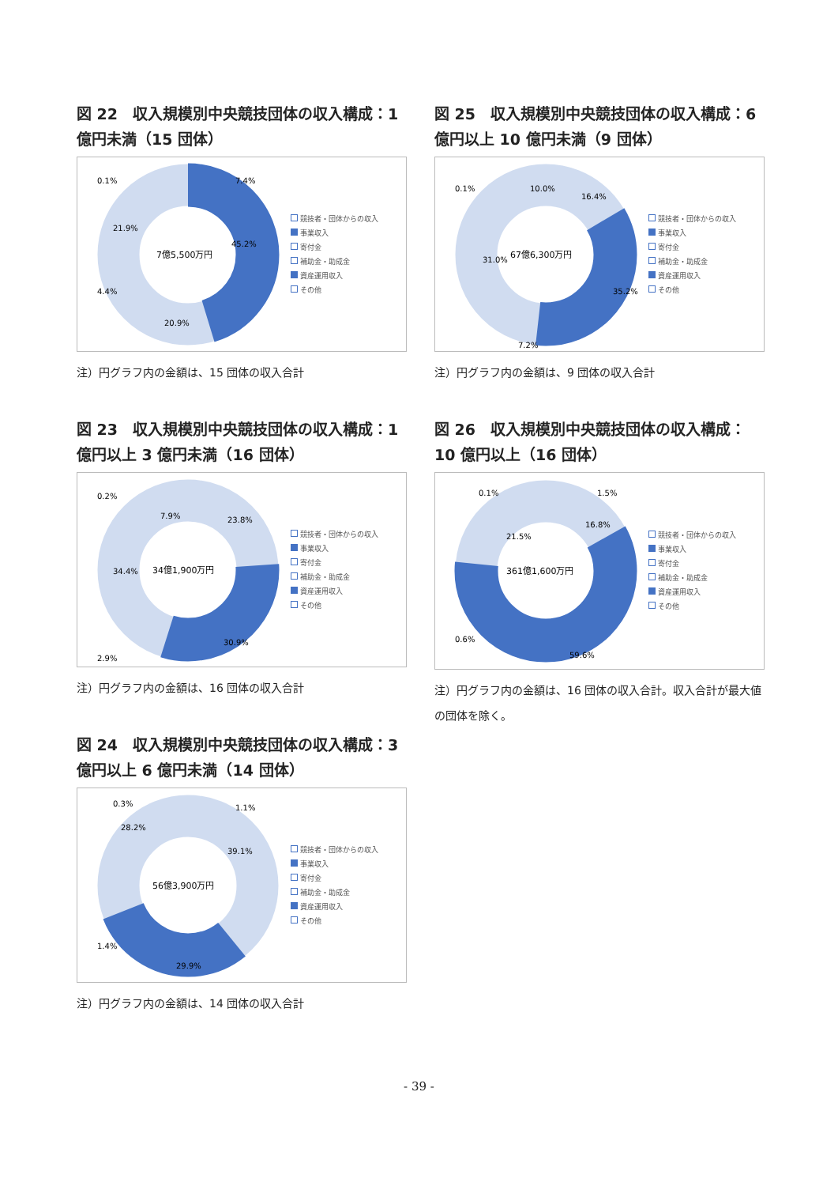図 22　収入規模別中央競技団体の収入構成：1億円未満（15 団体）
7億5,500万円
45.2%
20.9%
21.9%
4.4%
0.1%
7.4%
競技者・団体からの収入
事業収入
寄付金
補助金・助成金
資産運用収入
その他
注）円グラフ内の金額は、15 団体の収入合計
図 23　収入規模別中央競技団体の収入構成：1億円以上 3 億円未満（16 団体）
34億1,900万円
23.8%
30.9%
34.4%
2.9%
0.2%
7.9%
競技者・団体からの収入
事業収入
寄付金
補助金・助成金
資産運用収入
その他
注）円グラフ内の金額は、16 団体の収入合計
図 24　収入規模別中央競技団体の収入構成：3億円以上 6 億円未満（14 団体）
56億3,900万円
39.1%
29.9%
28.2%
1.4%
0.3%
1.1%
競技者・団体からの収入
事業収入
寄付金
補助金・助成金
資産運用収入
その他
注）円グラフ内の金額は、14 団体の収入合計
図 25　収入規模別中央競技団体の収入構成：6億円以上 10 億円未満（9 団体）
67億6,300万円
16.4%
35.2%
31.0%
7.2%
0.1%
10.0%
競技者・団体からの収入
事業収入
寄付金
補助金・助成金
資産運用収入
その他
注）円グラフ内の金額は、9 団体の収入合計
図 26　収入規模別中央競技団体の収入構成：10 億円以上（16 団体）
361億1,600万円
16.8%
59.6%
21.5%
0.6%
0.1%
1.5%
競技者・団体からの収入
事業収入
寄付金
補助金・助成金
資産運用収入
その他
注）円グラフ内の金額は、16 団体の収入合計。収入合計が最大値の団体を除く。
- 39 -